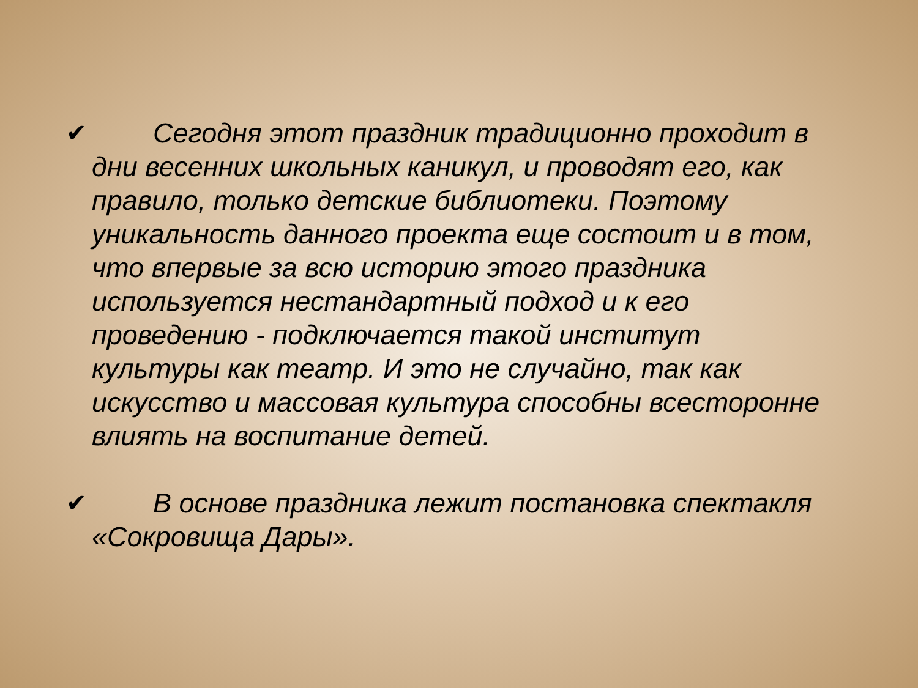✔ Сегодня этот праздник традиционно проходит в дни весенних школьных каникул, и проводят его, как правило, только детские библиотеки. Поэтому уникальность данного проекта еще состоит и в том, что впервые за всю историю этого праздника используется нестандартный подход и к его проведению - подключается такой институт культуры как театр. И это не случайно, так как искусство и массовая культура способны всесторонне влиять на воспитание детей.
✔ В основе праздника лежит постановка спектакля «Сокровища Дары».